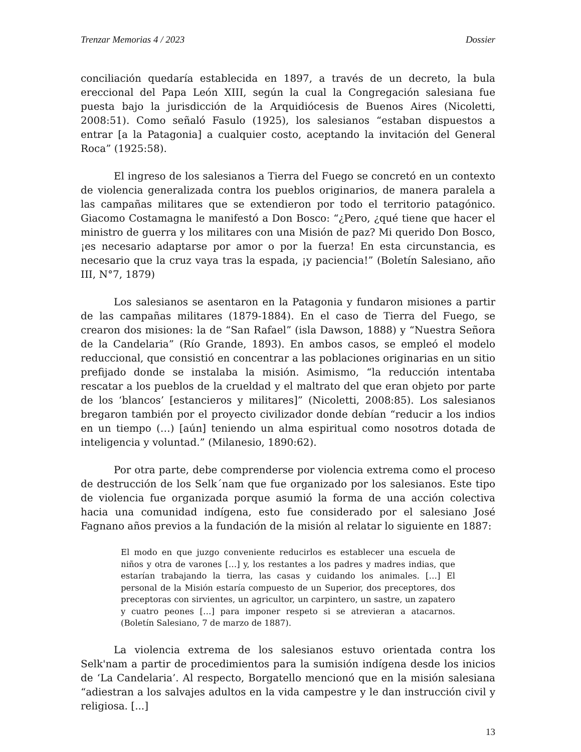Trenzar Memorias 4 / 2023 Dossier
conciliación quedaría establecida en 1897, a través de un decreto, la bula ereccional del Papa León XIII, según la cual la Congregación salesiana fue puesta bajo la jurisdicción de la Arquidiócesis de Buenos Aires (Nicoletti, 2008:51). Como señaló Fasulo (1925), los salesianos “estaban dispuestos a entrar [a la Patagonia] a cualquier costo, aceptando la invitación del General Roca” (1925:58).
El ingreso de los salesianos a Tierra del Fuego se concretó en un contexto de violencia generalizada contra los pueblos originarios, de manera paralela a las campañas militares que se extendieron por todo el territorio patagónico. Giacomo Costamagna le manifestó a Don Bosco: “¿Pero, ¿qué tiene que hacer el ministro de guerra y los militares con una Misión de paz? Mi querido Don Bosco, ¡es necesario adaptarse por amor o por la fuerza! En esta circunstancia, es necesario que la cruz vaya tras la espada, ¡y paciencia!” (Boletín Salesiano, año III, N°7, 1879)
Los salesianos se asentaron en la Patagonia y fundaron misiones a partir de las campañas militares (1879-1884). En el caso de Tierra del Fuego, se crearon dos misiones: la de “San Rafael” (isla Dawson, 1888) y “Nuestra Señora de la Candelaria” (Río Grande, 1893). En ambos casos, se empleó el modelo reduccional, que consistió en concentrar a las poblaciones originarias en un sitio prefijado donde se instalaba la misión. Asimismo, “la reducción intentaba rescatar a los pueblos de la crueldad y el maltrato del que eran objeto por parte de los ‘blancos’ [estancieros y militares]” (Nicoletti, 2008:85). Los salesianos bregaron también por el proyecto civilizador donde debían “reducir a los indios en un tiempo (…) [aún] teniendo un alma espiritual como nosotros dotada de inteligencia y voluntad.” (Milanesio, 1890:62).
Por otra parte, debe comprenderse por violencia extrema como el proceso de destrucción de los Selk´nam que fue organizado por los salesianos. Este tipo de violencia fue organizada porque asumió la forma de una acción colectiva hacia una comunidad indígena, esto fue considerado por el salesiano José Fagnano años previos a la fundación de la misión al relatar lo siguiente en 1887:
El modo en que juzgo conveniente reducirlos es establecer una escuela de niños y otra de varones […] y, los restantes a los padres y madres indias, que estarían trabajando la tierra, las casas y cuidando los animales. […] El personal de la Misión estaría compuesto de un Superior, dos preceptores, dos preceptoras con sirvientes, un agricultor, un carpintero, un sastre, un zapatero y cuatro peones […] para imponer respeto si se atrevieran a atacarnos. (Boletín Salesiano, 7 de marzo de 1887).
La violencia extrema de los salesianos estuvo orientada contra los Selk'nam a partir de procedimientos para la sumisión indígena desde los inicios de ‘La Candelaria’. Al respecto, Borgatello mencionó que en la misión salesiana “adiestran a los salvajes adultos en la vida campestre y le dan instrucción civil y religiosa. [...]
13